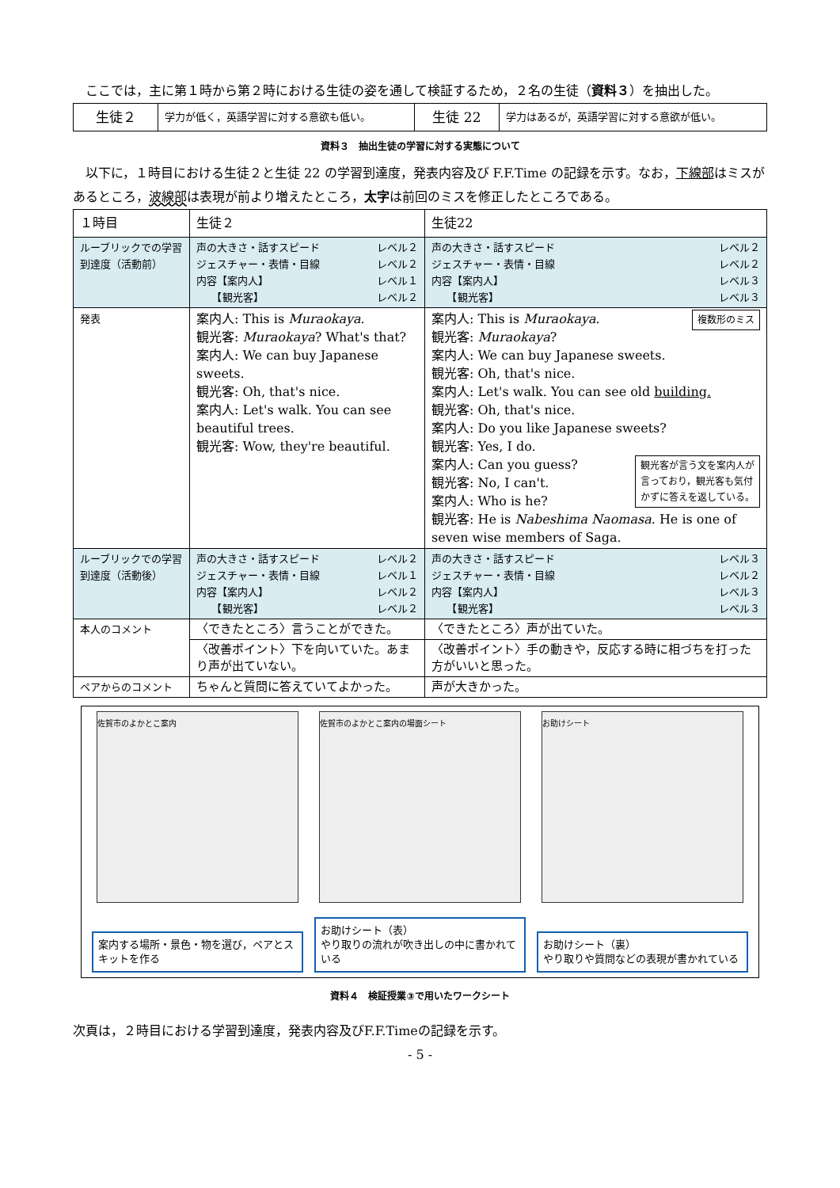ここでは，主に第１時から第２時における生徒の姿を通して検証するため，２名の生徒（資料３）を抽出した。
| 生徒２ | 学力が低く，英語学習に対する意欲も低い。 | 生徒 22 | 学力はあるが，英語学習に対する意欲が低い。 |
資料３　抽出生徒の学習に対する実態について
以下に，１時目における生徒２と生徒 22 の学習到達度，発表内容及び F.F.Time の記録を示す。なお，下線部はミスがあるところ，波線部は表現が前より増えたところ，太字は前回のミスを修正したところである。
| １時目 | 生徒２ | 生徒22 |
| ルーブリックでの学習到達度（活動前） | 声の大きさ・話すスピード レベル２ ジェスチャー・表情・目線 レベル２ 内容【案内人】 レベル１ 【観光客】 レベル２ | 声の大きさ・話すスピード レベル２ ジェスチャー・表情・目線 レベル２ 内容【案内人】 レベル３ 【観光客】 レベル３ |
| 発表 | 案内人: This is Muraokaya . 観光客: Muraokaya ? What's that? 案内人: We can buy Japanese sweets. 観光客: Oh, that's nice. 案内人: Let's walk. You can see beautiful trees. 観光客: Wow, they're beautiful. | 複数形のミス 案内人: This is Muraokaya . 観光客: Muraokaya ? 案内人: We can buy Japanese sweets. 観光客: Oh, that's nice. 案内人: Let's walk. You can see old building. 観光客: Oh, that's nice. 案内人: Do you like Japanese sweets? 観光客: Yes, I do. 観光客が言う文を案内人が 言っており，観光客も気付 かずに答えを返している。 案内人: Can you guess? 観光客: No, I can't. 案内人: Who is he? 観光客: He is Nabeshima Naomasa . He is one of seven wise members of Saga. |
| ルーブリックでの学習到達度（活動後） | 声の大きさ・話すスピード レベル２ ジェスチャー・表情・目線 レベル１ 内容【案内人】 レベル２ 【観光客】 レベル２ | 声の大きさ・話すスピード レベル３ ジェスチャー・表情・目線 レベル２ 内容【案内人】 レベル３ 【観光客】 レベル３ |
| 本人のコメント | 〈できたところ〉言うことができた。 | 〈できたところ〉声が出ていた。 |
| | 〈改善ポイント〉下を向いていた。あまり声が出ていない。 | 〈改善ポイント〉手の動きや，反応する時に相づちを打った方がいいと思った。 |
| ペアからのコメント | ちゃんと質問に答えていてよかった。 | 声が大きかった。 |
佐賀市のよかとこ案内
案内する場所・景色・物を選び，ペアとスキットを作る
佐賀市のよかとこ案内の場面シート
お助けシート（表）
やり取りの流れが吹き出しの中に書かれている
お助けシート
お助けシート（裏）
やり取りや質問などの表現が書かれている
資料４　検証授業③で用いたワークシート
次頁は，２時目における学習到達度，発表内容及びF.F.Timeの記録を示す。
- 5 -